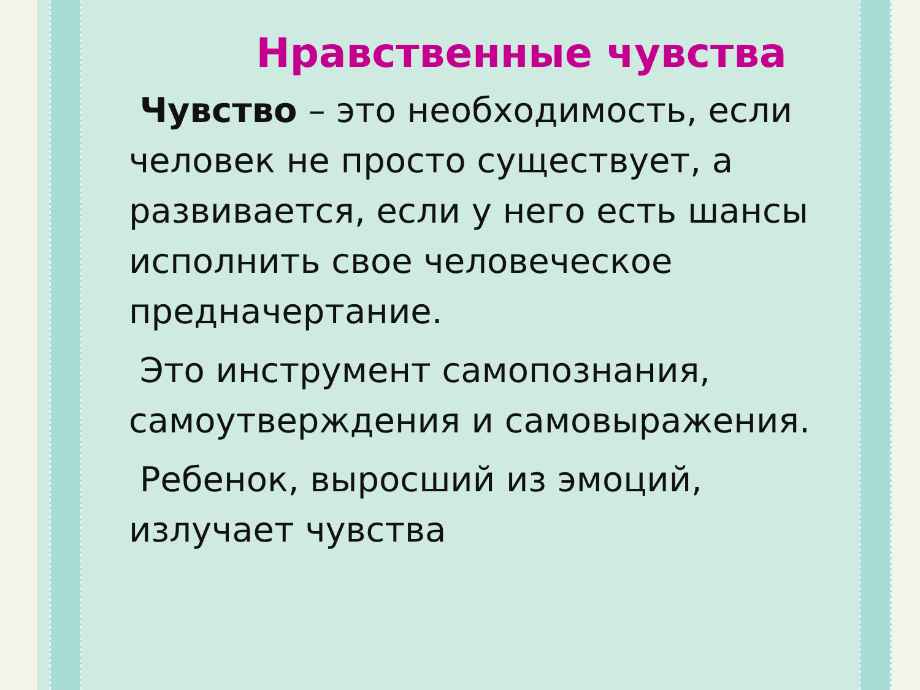Нравственные чувства
Чувство – это необходимость, если человек не просто существует, а развивается, если у него есть шансы исполнить свое человеческое предначертание.
Это инструмент самопознания, самоутверждения и самовыражения.
Ребенок, выросший из эмоций, излучает чувства